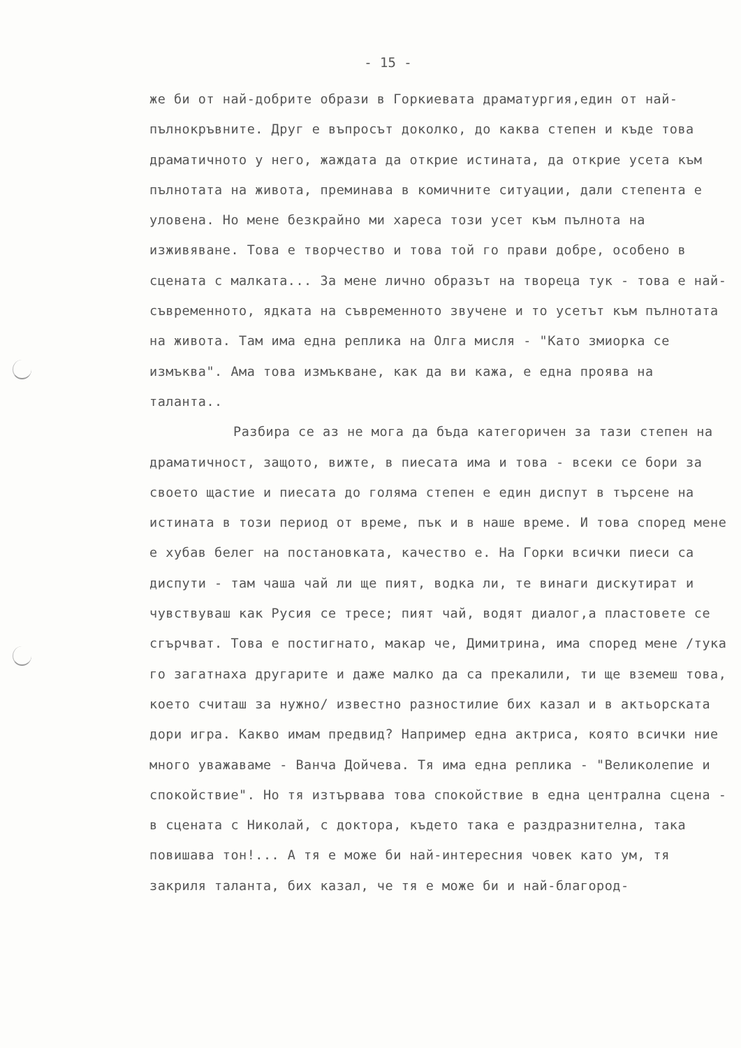- 15 -
же би от най-добрите образи в Горкиевата драматургия,един от най-пълнокръвните. Друг е въпросът доколко, до каква степен и къде това драматичното у него, жаждата да открие истината, да открие усета към пълнотата на живота, преминава в комичните ситуации, дали степента е уловена. Но мене безкрайно ми хареса този усет към пълнота на изживяване. Това е творчество и това той го прави добре, особено в сцената с малката... За мене лично образът на твореца тук - това е най-съвременното, ядката на съвременното звучене и то усетът към пълнотата на живота. Там има една реплика на Олга мисля - "Като змиорка се измъква". Ама това измъкване, как да ви кажа, е една проява на таланта..
Разбира се аз не мога да бъда категоричен за тази степен на драматичност, защото, вижте, в пиесата има и това - всеки се бори за своето щастие и пиесата до голяма степен е един диспут в търсене на истината в този период от време, пък и в наше време. И това според мене е хубав белег на постановката, качество е. На Горки всички пиеси са диспути - там чаша чай ли ще пият, водка ли, те винаги дискутират и чувствуваш как Русия се тресе; пият чай, водят диалог,а пластовете се сгърчват. Това е постигнато, макар че, Димитрина, има според мене /тука го загатнаха другарите и даже малко да са прекалили, ти ще вземеш това, което считаш за нужно/ известно разностилие бих казал и в актьорската дори игра. Какво имам предвид? Например една актриса, която всички ние много уважаваме - Ванча Дойчева. Тя има една реплика - "Великолепие и спокойствие". Но тя изтървава това спокойствие в една централна сцена - в сцената с Николай, с доктора, където така е раздразнителна, така повишава тон!... А тя е може би най-интересния човек като ум, тя закриля таланта, бих казал, че тя е може би и най-благород-